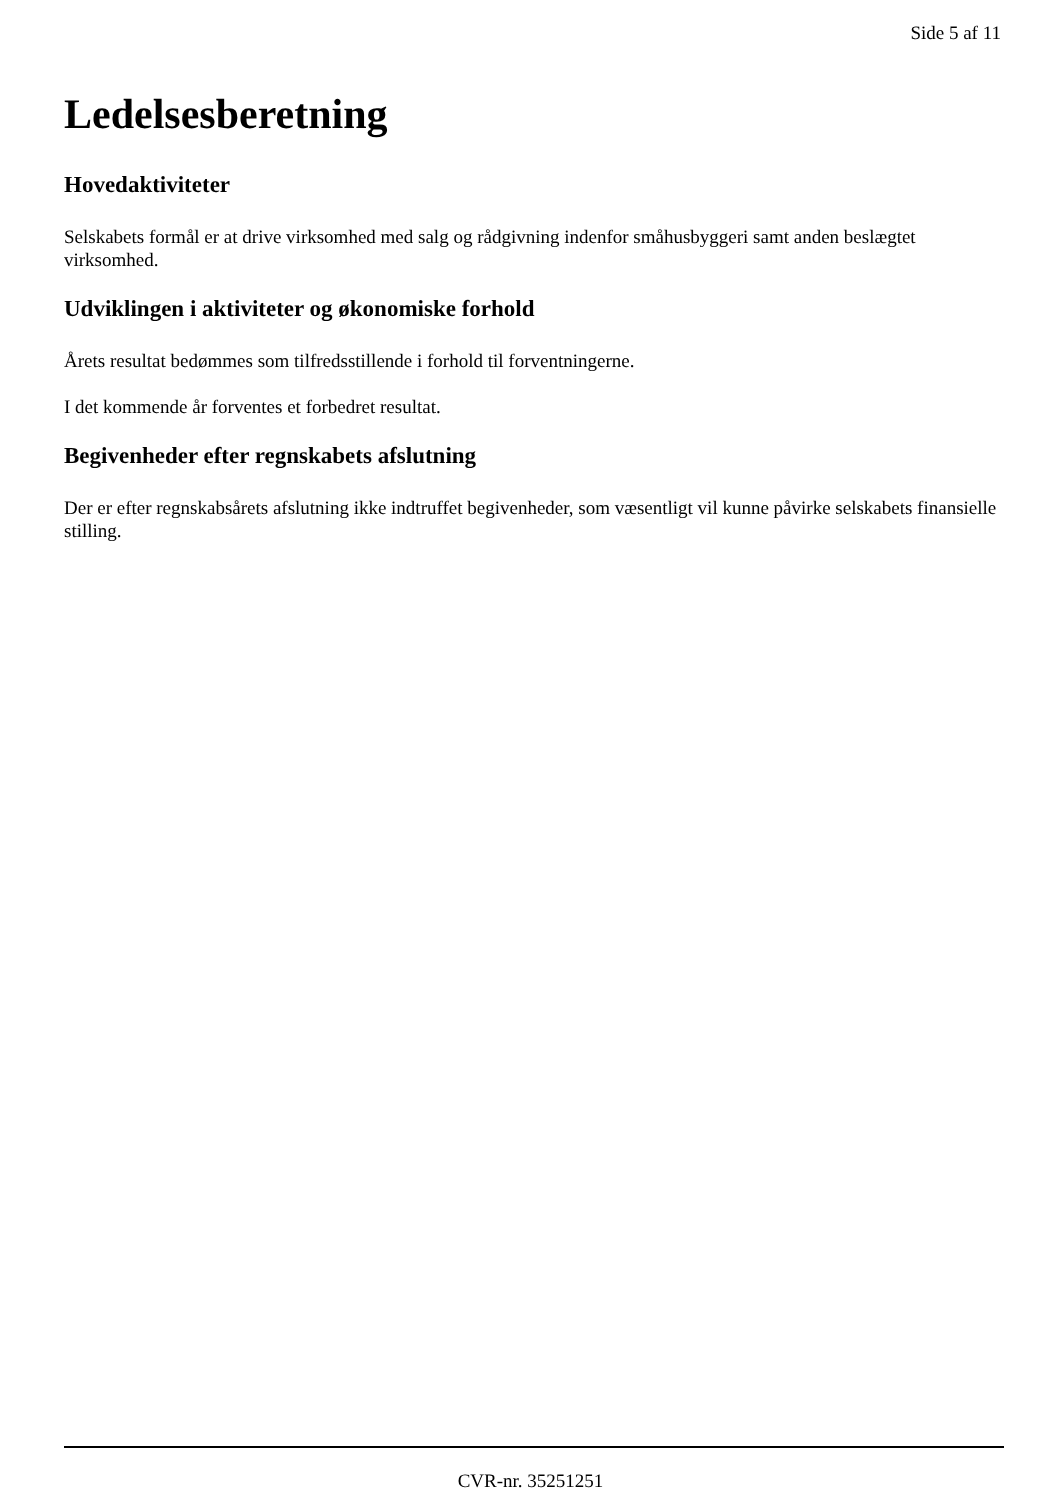Side 5 af 11
Ledelsesberetning
Hovedaktiviteter
Selskabets formål er at drive virksomhed med salg og rådgivning indenfor småhusbyggeri samt anden beslægtet virksomhed.
Udviklingen i aktiviteter og økonomiske forhold
Årets resultat bedømmes som tilfredsstillende i forhold til forventningerne.
I det kommende år forventes et forbedret resultat.
Begivenheder efter regnskabets afslutning
Der er efter regnskabsårets afslutning ikke indtruffet begivenheder, som væsentligt vil kunne påvirke selskabets finansielle stilling.
CVR-nr. 35251251